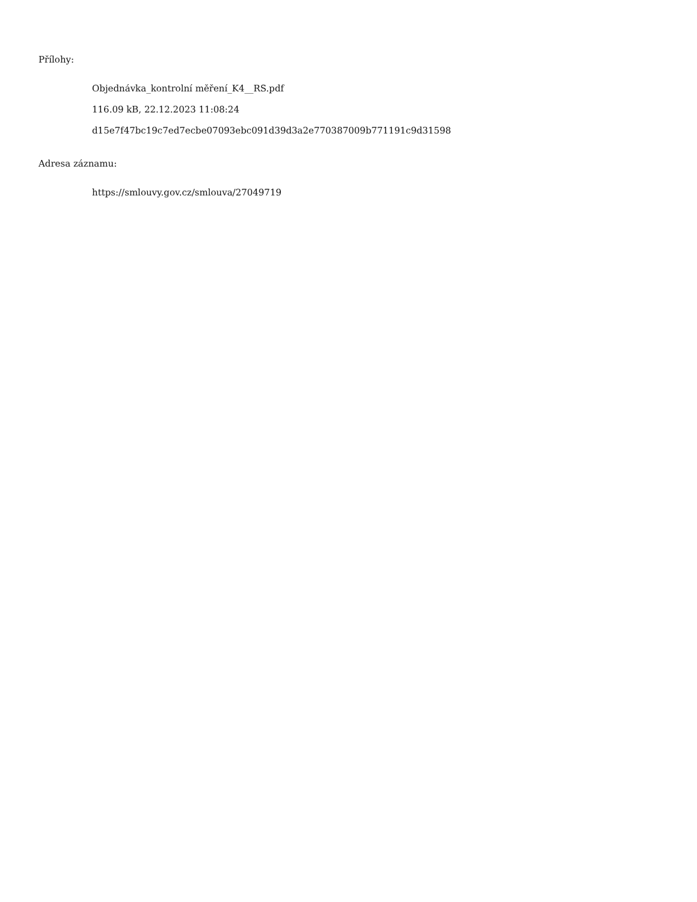Přílohy:
Objednávka_kontrolní měření_K4__RS.pdf
116.09 kB, 22.12.2023 11:08:24
d15e7f47bc19c7ed7ecbe07093ebc091d39d3a2e770387009b771191c9d31598
Adresa záznamu:
https://smlouvy.gov.cz/smlouva/27049719